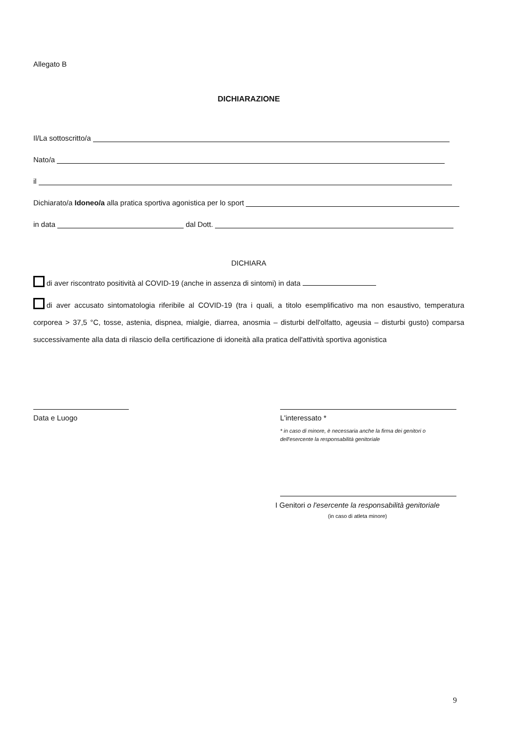Allegato B
DICHIARAZIONE
Il/La sottoscritto/a
Nato/a
il
Dichiarato/a Idoneo/a alla pratica sportiva agonistica per lo sport
in data dal Dott.
DICHIARA
di aver riscontrato positività al COVID-19 (anche in assenza di sintomi) in data
di aver accusato sintomatologia riferibile al COVID-19 (tra i quali, a titolo esemplificativo ma non esaustivo, temperatura corporea > 37,5 °C, tosse, astenia, dispnea, mialgie, diarrea, anosmia – disturbi dell'olfatto, ageusia – disturbi gusto) comparsa successivamente alla data di rilascio della certificazione di idoneità alla pratica dell'attività sportiva agonistica
Data e Luogo
L'interessato *
* in caso di minore, è necessaria anche la firma dei genitori o dell'esercente la responsabilità genitoriale
I Genitori o l'esercente la responsabilità genitoriale
(in caso di atleta minore)
9